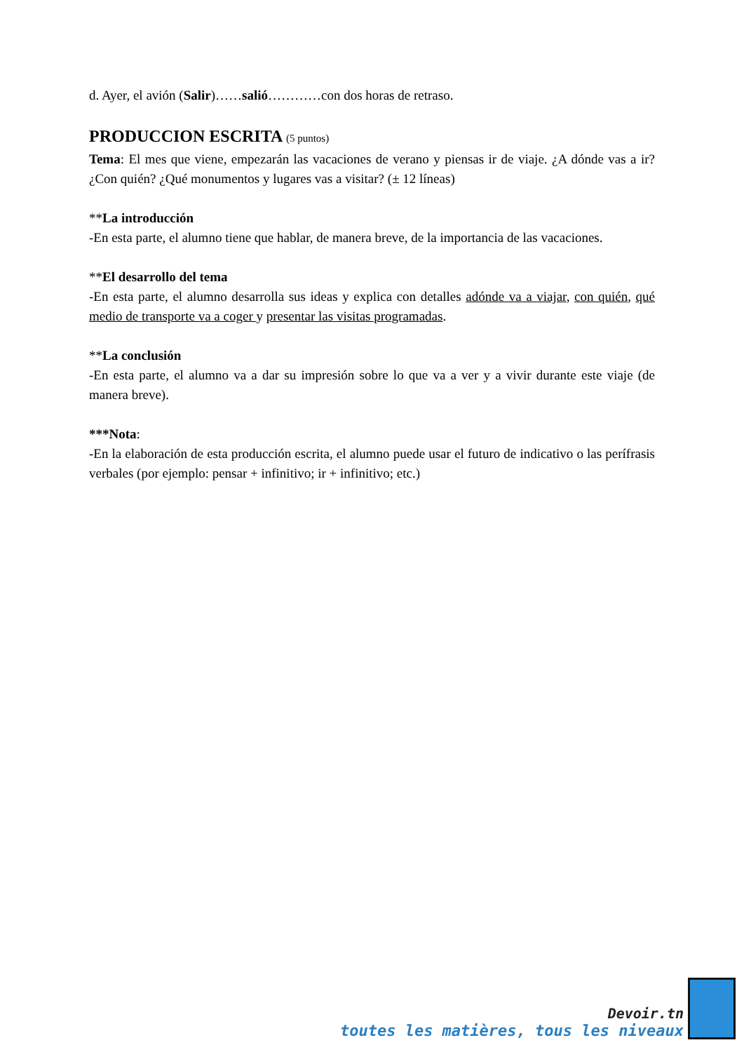d. Ayer, el avión (Salir)……salió…………con dos horas de retraso.
PRODUCCION ESCRITA (5 puntos)
Tema: El mes que viene, empezarán las vacaciones de verano y piensas ir de viaje. ¿A dónde vas a ir? ¿Con quién? ¿Qué monumentos y lugares vas a visitar? (± 12 líneas)
**La introducción
-En esta parte, el alumno tiene que hablar, de manera breve, de la importancia de las vacaciones.
**El desarrollo del tema
-En esta parte, el alumno desarrolla sus ideas y explica con detalles adónde va a viajar, con quién, qué medio de transporte va a coger y presentar las visitas programadas.
**La conclusión
-En esta parte, el alumno va a dar su impresión sobre lo que va a ver y a vivir durante este viaje (de manera breve).
***Nota:
-En la elaboración de esta producción escrita, el alumno puede usar el futuro de indicativo o las perífrasis verbales (por ejemplo: pensar + infinitivo; ir + infinitivo; etc.)
Devoir.tn
toutes les matières, tous les niveaux